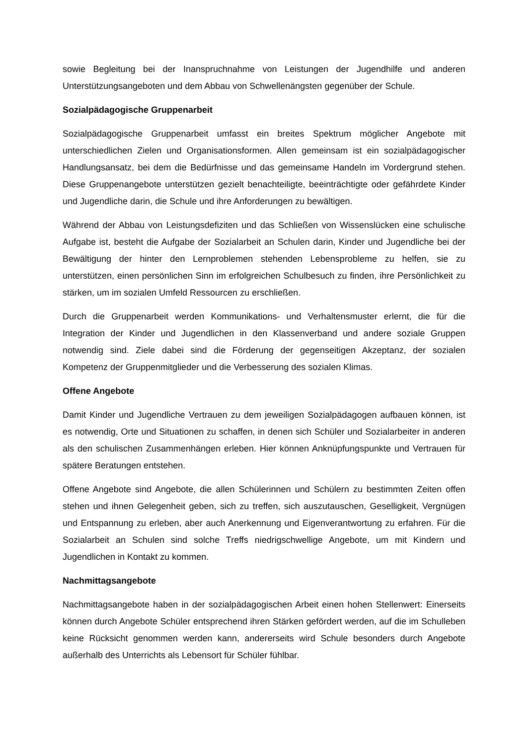sowie Begleitung bei der Inanspruchnahme von Leistungen der Jugendhilfe und anderen Unterstützungsangeboten und dem Abbau von Schwellenängsten gegenüber der Schule.
Sozialpädagogische Gruppenarbeit
Sozialpädagogische Gruppenarbeit umfasst ein breites Spektrum möglicher Angebote mit unterschiedlichen Zielen und Organisationsformen. Allen gemeinsam ist ein sozialpädagogischer Handlungsansatz, bei dem die Bedürfnisse und das gemeinsame Handeln im Vordergrund stehen. Diese Gruppenangebote unterstützen gezielt benachteiligte, beeinträchtigte oder gefährdete Kinder und Jugendliche darin, die Schule und ihre Anforderungen zu bewältigen.
Während der Abbau von Leistungsdefiziten und das Schließen von Wissenslücken eine schulische Aufgabe ist, besteht die Aufgabe der Sozialarbeit an Schulen darin, Kinder und Jugendliche bei der Bewältigung der hinter den Lernproblemen stehenden Lebensprobleme zu helfen, sie zu unterstützen, einen persönlichen Sinn im erfolgreichen Schulbesuch zu finden, ihre Persönlichkeit zu stärken, um im sozialen Umfeld Ressourcen zu erschließen.
Durch die Gruppenarbeit werden Kommunikations- und Verhaltensmuster erlernt, die für die Integration der Kinder und Jugendlichen in den Klassenverband und andere soziale Gruppen notwendig sind. Ziele dabei sind die Förderung der gegenseitigen Akzeptanz, der sozialen Kompetenz der Gruppenmitglieder und die Verbesserung des sozialen Klimas.
Offene Angebote
Damit Kinder und Jugendliche Vertrauen zu dem jeweiligen Sozialpädagogen aufbauen können, ist es notwendig, Orte und Situationen zu schaffen, in denen sich Schüler und Sozialarbeiter in anderen als den schulischen Zusammenhängen erleben. Hier können Anknüpfungspunkte und Vertrauen für spätere Beratungen entstehen.
Offene Angebote sind Angebote, die allen Schülerinnen und Schülern zu bestimmten Zeiten offen stehen und ihnen Gelegenheit geben, sich zu treffen, sich auszutauschen, Geselligkeit, Vergnügen und Entspannung zu erleben, aber auch Anerkennung und Eigenverantwortung zu erfahren. Für die Sozialarbeit an Schulen sind solche Treffs niedrigschwellige Angebote, um mit Kindern und Jugendlichen in Kontakt zu kommen.
Nachmittagsangebote
Nachmittagsangebote haben in der sozialpädagogischen Arbeit einen hohen Stellenwert: Einerseits können durch Angebote Schüler entsprechend ihren Stärken gefördert werden, auf die im Schulleben keine Rücksicht genommen werden kann, andererseits wird Schule besonders durch Angebote außerhalb des Unterrichts als Lebensort für Schüler fühlbar.